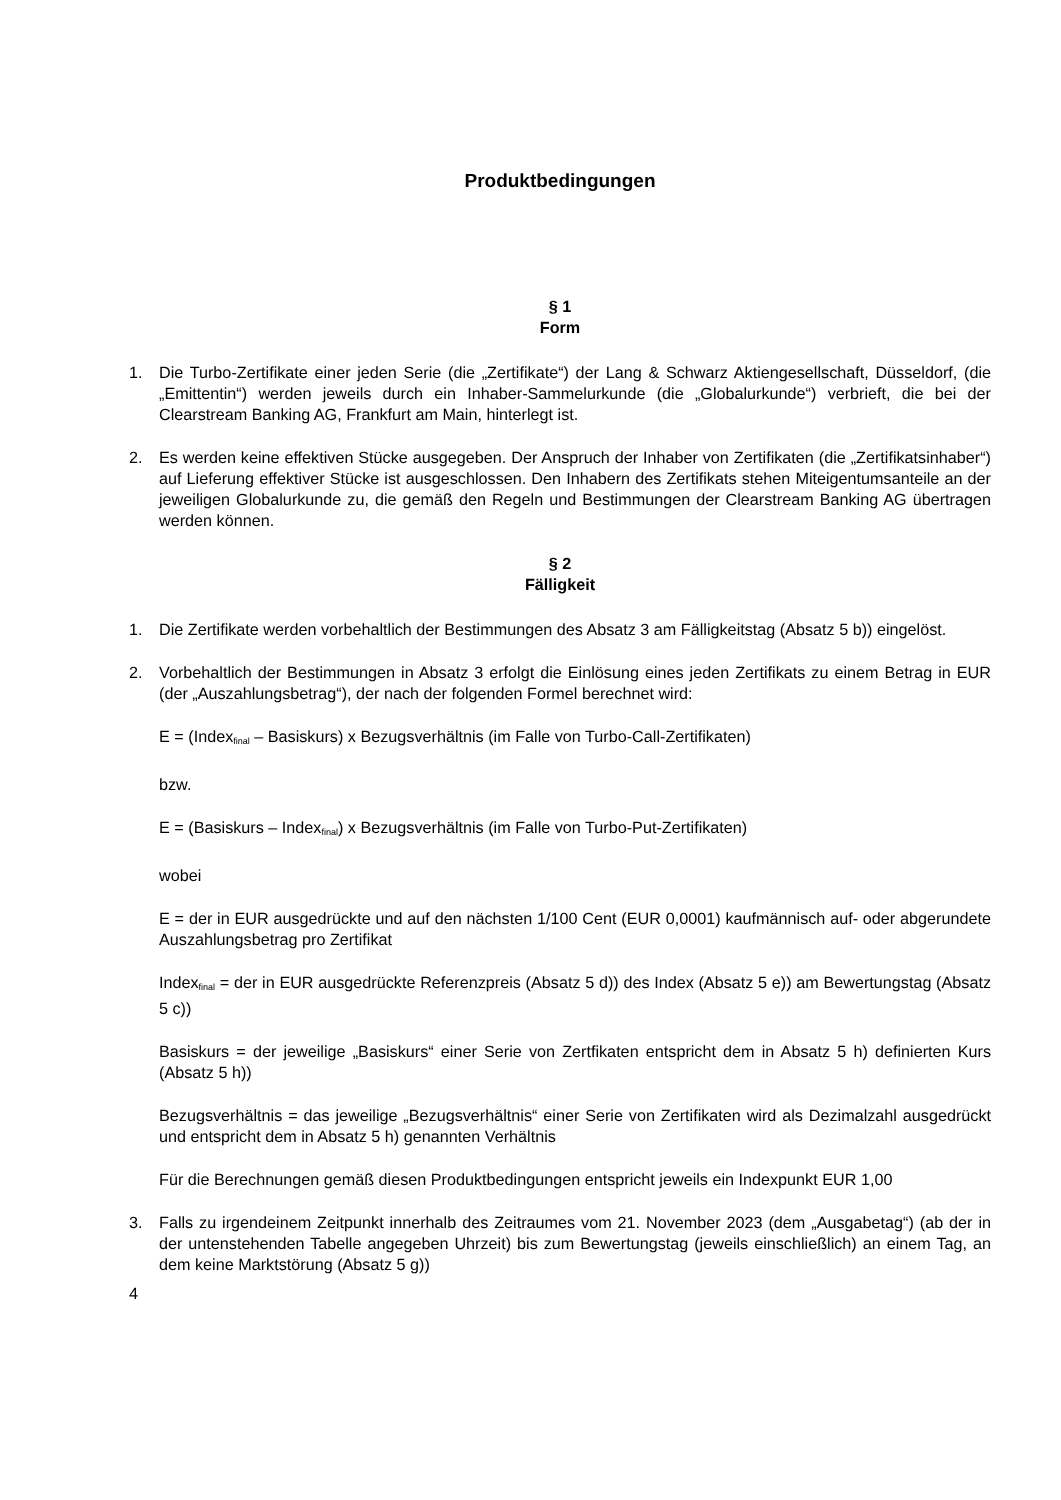Produktbedingungen
§ 1
Form
1. Die Turbo-Zertifikate einer jeden Serie (die „Zertifikate“) der Lang & Schwarz Aktiengesellschaft, Düsseldorf, (die „Emittentin“) werden jeweils durch ein Inhaber-Sammelurkunde (die „Globalurkunde“) verbrieft, die bei der Clearstream Banking AG, Frankfurt am Main, hinterlegt ist.
2. Es werden keine effektiven Stücke ausgegeben. Der Anspruch der Inhaber von Zertifikaten (die „Zertifikatsinhaber“) auf Lieferung effektiver Stücke ist ausgeschlossen. Den Inhabern des Zertifikats stehen Miteigentumsanteile an der jeweiligen Globalurkunde zu, die gemäß den Regeln und Bestimmungen der Clearstream Banking AG übertragen werden können.
§ 2
Fälligkeit
1. Die Zertifikate werden vorbehaltlich der Bestimmungen des Absatz 3 am Fälligkeitstag (Absatz 5 b)) eingelöst.
2. Vorbehaltlich der Bestimmungen in Absatz 3 erfolgt die Einlösung eines jeden Zertifikats zu einem Betrag in EUR (der „Auszahlungsbetrag“), der nach der folgenden Formel berechnet wird:
E = (Index<sub>final</sub> – Basiskurs) x Bezugsverhältnis (im Falle von Turbo-Call-Zertifikaten)
bzw.
E = (Basiskurs – Index<sub>final</sub>) x Bezugsverhältnis (im Falle von Turbo-Put-Zertifikaten)
wobei
E = der in EUR ausgedrückte und auf den nächsten 1/100 Cent (EUR 0,0001) kaufmännisch auf- oder abgerundete Auszahlungsbetrag pro Zertifikat
Index<sub>final</sub> = der in EUR ausgedrückte Referenzpreis (Absatz 5 d)) des Index (Absatz 5 e)) am Bewertungstag (Absatz 5 c))
Basiskurs = der jeweilige „Basiskurs“ einer Serie von Zertfikaten entspricht dem in Absatz 5 h) definierten Kurs (Absatz 5 h))
Bezugsverhältnis = das jeweilige „Bezugsverhältnis“ einer Serie von Zertifikaten wird als Dezimalzahl ausgedrückt und entspricht dem in Absatz 5 h) genannten Verhältnis
Für die Berechnungen gemäß diesen Produktbedingungen entspricht jeweils ein Indexpunkt EUR 1,00
3. Falls zu irgendeinem Zeitpunkt innerhalb des Zeitraumes vom 21. November 2023 (dem „Ausgabetag“) (ab der in der untenstehenden Tabelle angegeben Uhrzeit) bis zum Bewertungstag (jeweils einschließlich) an einem Tag, an dem keine Marktstörung (Absatz 5 g))
4